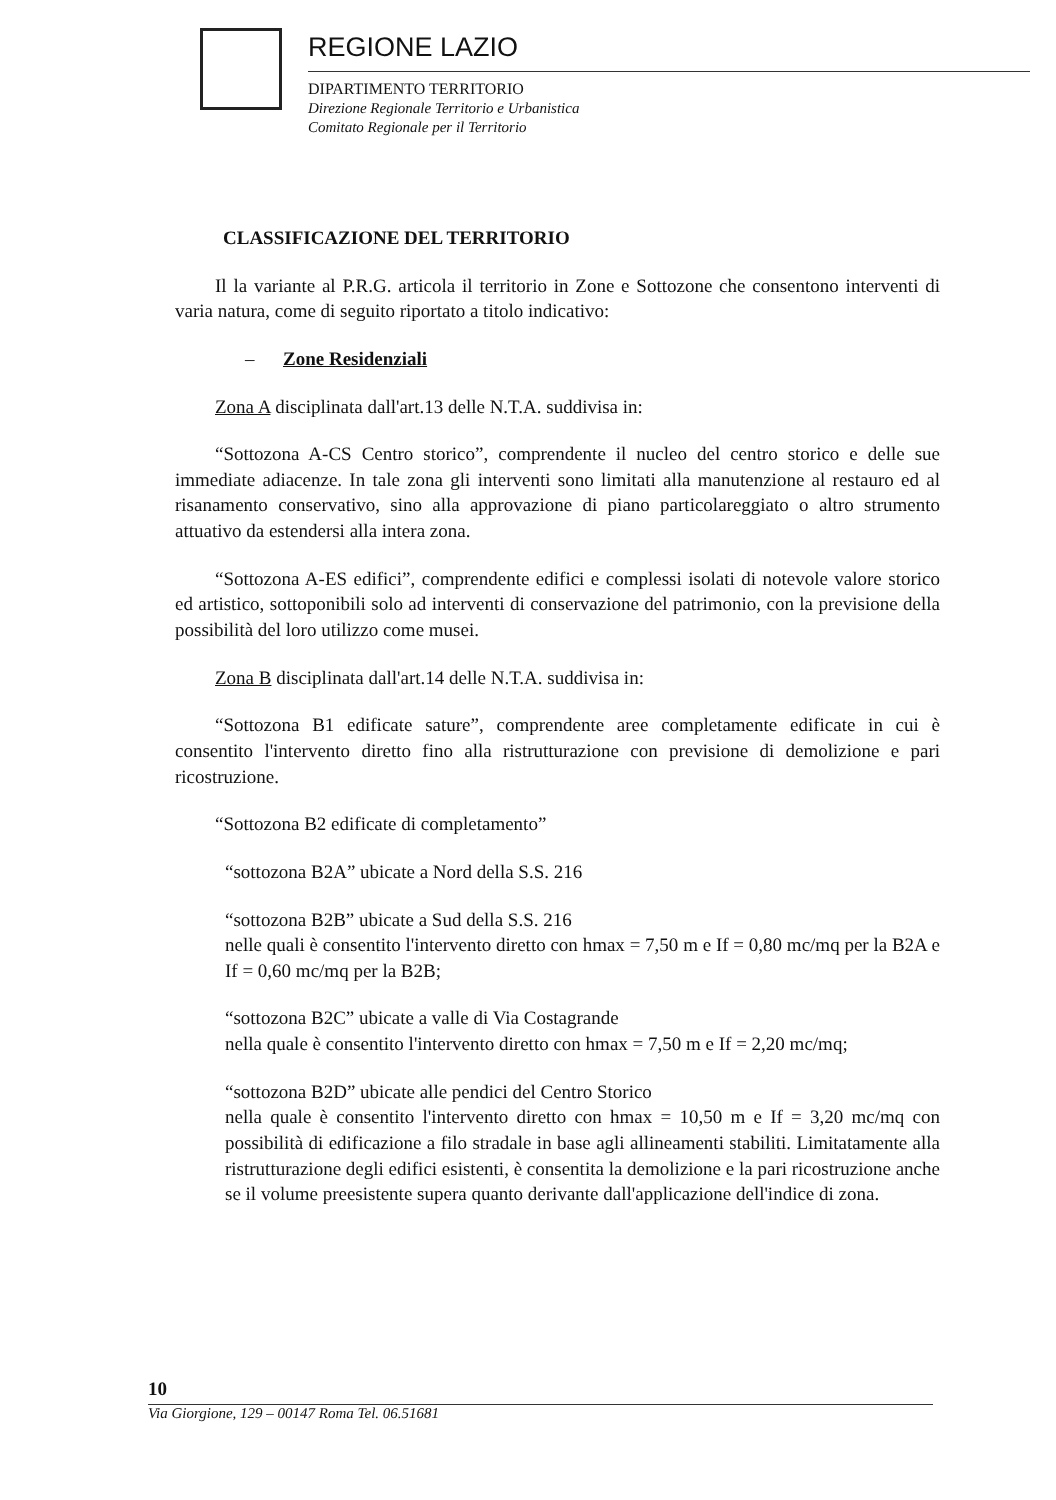REGIONE LAZIO
DIPARTIMENTO TERRITORIO
Direzione Regionale Territorio e Urbanistica
Comitato Regionale per il Territorio
CLASSIFICAZIONE DEL TERRITORIO
Il la variante al P.R.G. articola il territorio in Zone e Sottozone che consentono interventi di varia natura, come di seguito riportato a titolo indicativo:
– Zone Residenziali
Zona A disciplinata dall'art.13 delle N.T.A. suddivisa in:
“Sottozona A-CS Centro storico”, comprendente il nucleo del centro storico e delle sue immediate adiacenze. In tale zona gli interventi sono limitati alla manutenzione al restauro ed al risanamento conservativo, sino alla approvazione di piano particolareggiato o altro strumento attuativo da estendersi alla intera zona.
“Sottozona A-ES edifici”, comprendente edifici e complessi isolati di notevole valore storico ed artistico, sottoponibili solo ad interventi di conservazione del patrimonio, con la previsione della possibilità del loro utilizzo come musei.
Zona B disciplinata dall'art.14 delle N.T.A. suddivisa in:
“Sottozona B1 edificate sature”, comprendente aree completamente edificate in cui è consentito l'intervento diretto fino alla ristrutturazione con previsione di demolizione e pari ricostruzione.
“Sottozona B2 edificate di completamento”
“sottozona B2A” ubicate a Nord della S.S. 216
“sottozona B2B” ubicate a Sud della S.S. 216
nelle quali è consentito l'intervento diretto con hmax = 7,50 m e If = 0,80 mc/mq per la B2A e If = 0,60 mc/mq per la B2B;
“sottozona B2C” ubicate a valle di Via Costagrande
nella quale è consentito l'intervento diretto con hmax = 7,50 m e If = 2,20 mc/mq;
“sottozona B2D” ubicate alle pendici del Centro Storico
nella quale è consentito l'intervento diretto con hmax = 10,50 m e If = 3,20 mc/mq con possibilità di edificazione a filo stradale in base agli allineamenti stabiliti. Limitatamente alla ristrutturazione degli edifici esistenti, è consentita la demolizione e la pari ricostruzione anche se il volume preesistente supera quanto derivante dall'applicazione dell'indice di zona.
10
Via Giorgione, 129 – 00147 Roma Tel. 06.51681